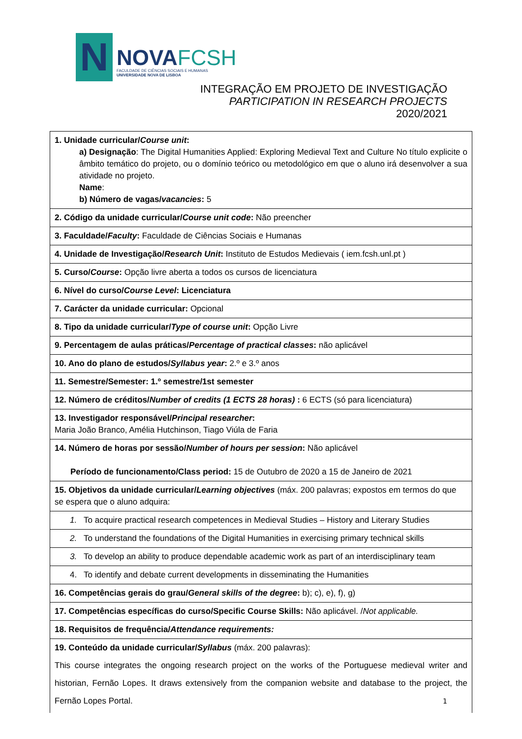N
NOVAFCSH
FACULDADE DE CIÊNCIAS SOCIAIS E HUMANAS
UNIVERSIDADE NOVA DE LISBOA
INTEGRAÇÃO EM PROJETO DE INVESTIGAÇÃO
PARTICIPATION IN RESEARCH PROJECTS
2020/2021
| 1. Unidade curricular/ Course unit : a) Designação : The Digital Humanities Applied: Exploring Medieval Text and Culture No título explicite o âmbito temático do projeto, ou o domínio teórico ou metodológico em que o aluno irá desenvolver a sua atividade no projeto. Name : b) Número de vagas/ vacancies : 5 |
| 2. Código da unidade curricular/ Course unit code : Não preencher |
| 3. Faculdade/ Faculty : Faculdade de Ciências Sociais e Humanas |
| 4. Unidade de Investigação/ Research Unit : Instituto de Estudos Medievais ( iem.fcsh.unl.pt ) |
| 5. Curso/ Course : Opção livre aberta a todos os cursos de licenciatura |
| 6. Nível do curso/ Course Level : Licenciatura |
| 7. Carácter da unidade curricular: Opcional |
| 8. Tipo da unidade curricular/ Type of course unit : Opção Livre |
| 9. Percentagem de aulas práticas/ Percentage of practical classes : não aplicável |
| 10. Ano do plano de estudos/ Syllabus year : 2.º e 3.º anos |
| 11. Semestre/Semester: 1.º semestre/1st semester |
| 12. Número de créditos/ Number of credits (1 ECTS 28 horas) : 6 ECTS (só para licenciatura) |
| 13. Investigador responsável/ Principal researcher : Maria João Branco, Amélia Hutchinson, Tiago Viúla de Faria |
| 14. Número de horas por sessão/ Number of hours per session : Não aplicável Período de funcionamento/Class period: 15 de Outubro de 2020 a 15 de Janeiro de 2021 |
| 15. Objetivos da unidade curricular/ Learning objectives (máx. 200 palavras; expostos em termos do que se espera que o aluno adquira: |
| 1. To acquire practical research competences in Medieval Studies – History and Literary Studies |
| 2. To understand the foundations of the Digital Humanities in exercising primary technical skills |
| 3. To develop an ability to produce dependable academic work as part of an interdisciplinary team |
| 4. To identify and debate current developments in disseminating the Humanities |
| 16. Competências gerais do grau/ General skills of the degree : b); c), e), f), g) |
| 17. Competências específicas do curso/Specific Course Skills: Não aplicável. / Not applicable. |
| 18. Requisitos de frequência/ Attendance requirements: |
| 19. Conteúdo da unidade curricular/ Syllabus (máx. 200 palavras): This course integrates the ongoing research project on the works of the Portuguese medieval writer and historian, Fernão Lopes. It draws extensively from the companion website and database to the project, the Fernão Lopes Portal. |
1